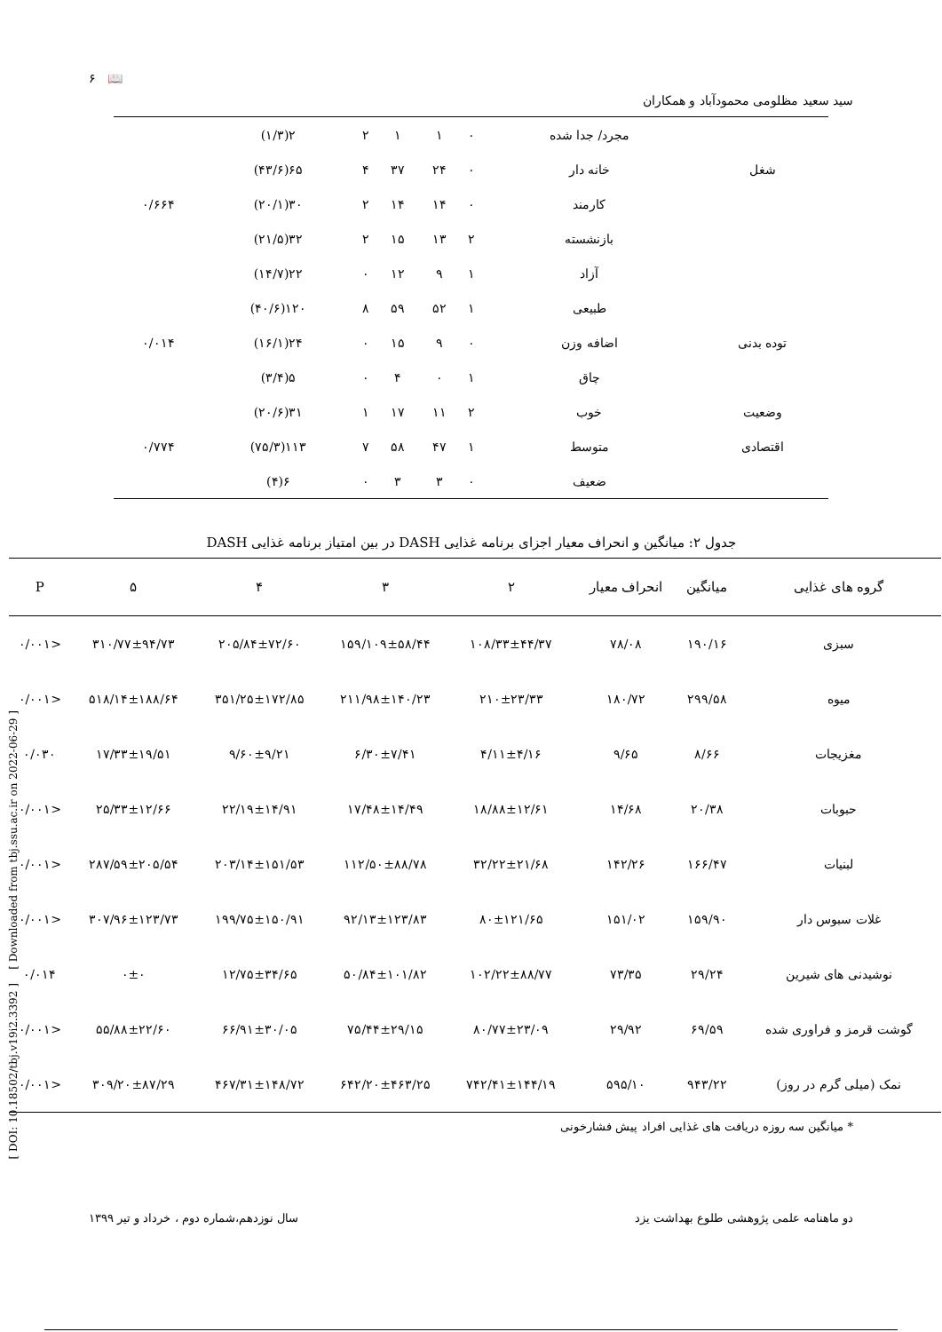[ DOI: 10.18502/tbj.v19i2.3392 ] [ Downloaded from tbj.ssu.ac.ir on 2022-06-29 ]
سید سعید مظلومی محمودآباد و همکاران 📖 ۶
| | مجرد/ جدا شده | ۰ | ۱ | ۱ | ۲ | ۲(۱/۳) | |
| شغل | خانه دار | ۰ | ۲۴ | ۳۷ | ۴ | ۶۵(۴۳/۶) | |
| | کارمند | ۰ | ۱۴ | ۱۴ | ۲ | ۳۰(۲۰/۱) | ۰/۶۶۴ |
| | بازنشسته | ۲ | ۱۳ | ۱۵ | ۲ | ۳۲(۲۱/۵) | |
| | آزاد | ۱ | ۹ | ۱۲ | ۰ | ۲۲(۱۴/۷) | |
| | طبیعی | ۱ | ۵۲ | ۵۹ | ۸ | ۱۲۰(۴۰/۶) | |
| توده بدنی | اضافه وزن | ۰ | ۹ | ۱۵ | ۰ | ۲۴(۱۶/۱) | ۰/۰۱۴ |
| | چاق | ۱ | ۰ | ۴ | ۰ | ۵(۳/۴) | |
| وضعیت | خوب | ۲ | ۱۱ | ۱۷ | ۱ | ۳۱(۲۰/۶) | |
| اقتصادی | متوسط | ۱ | ۴۷ | ۵۸ | ۷ | ۱۱۳(۷۵/۳) | ۰/۷۷۴ |
| | ضعیف | ۰ | ۳ | ۳ | ۰ | ۶(۴) | |
جدول ۲: میانگین و انحراف معیار اجزای برنامه غذایی DASH در بین امتیاز برنامه غذایی DASH
| گروه های غذایی | میانگین | انحراف معیار | ۲ | ۳ | ۴ | ۵ | P |
| --- | --- | --- | --- | --- | --- | --- | --- |
| سبزی | ۱۹۰/۱۶ | ۷۸/۰۸ | ۱۰۸/۳۳±۴۴/۳۷ | ۱۵۹/۱۰۹±۵۸/۴۴ | ۲۰۵/۸۴±۷۲/۶۰ | ۳۱۰/۷۷±۹۴/۷۳ | <۰/۰۰۱ |
| میوه | ۲۹۹/۵۸ | ۱۸۰/۷۲ | ۲۱۰±۲۳/۳۳ | ۲۱۱/۹۸±۱۴۰/۲۳ | ۳۵۱/۲۵±۱۷۲/۸۵ | ۵۱۸/۱۴±۱۸۸/۶۴ | <۰/۰۰۱ |
| مغزیجات | ۸/۶۶ | ۹/۶۵ | ۴/۱۱±۴/۱۶ | ۶/۳۰±۷/۴۱ | ۹/۶۰±۹/۲۱ | ۱۷/۳۳±۱۹/۵۱ | ۰/۰۳۰ |
| حبوبات | ۲۰/۳۸ | ۱۴/۶۸ | ۱۸/۸۸±۱۲/۶۱ | ۱۷/۴۸±۱۴/۴۹ | ۲۲/۱۹±۱۴/۹۱ | ۲۵/۳۳±۱۲/۶۶ | <۰/۰۰۱ |
| لبنیات | ۱۶۶/۴۷ | ۱۴۲/۲۶ | ۳۲/۲۲±۲۱/۶۸ | ۱۱۲/۵۰±۸۸/۷۸ | ۲۰۳/۱۴±۱۵۱/۵۳ | ۲۸۷/۵۹±۲۰۵/۵۴ | <۰/۰۰۱ |
| غلات سبوس دار | ۱۵۹/۹۰ | ۱۵۱/۰۲ | ۸۰±۱۲۱/۶۵ | ۹۲/۱۳±۱۲۳/۸۳ | ۱۹۹/۷۵±۱۵۰/۹۱ | ۳۰۷/۹۶±۱۲۳/۷۳ | <۰/۰۰۱ |
| نوشیدنی های شیرین | ۲۹/۲۴ | ۷۳/۳۵ | ۱۰۲/۲۲±۸۸/۷۷ | ۵۰/۸۴±۱۰۱/۸۲ | ۱۲/۷۵±۳۴/۶۵ | ۰±۰ | ۰/۰۱۴ |
| گوشت قرمز و فراوری شده | ۶۹/۵۹ | ۲۹/۹۲ | ۸۰/۷۷±۲۳/۰۹ | ۷۵/۴۴±۲۹/۱۵ | ۶۶/۹۱±۳۰/۰۵ | ۵۵/۸۸±۲۲/۶۰ | <۰/۰۰۱ |
| نمک (میلی گرم در روز) | ۹۴۳/۲۲ | ۵۹۵/۱۰ | ۷۴۲/۴۱±۱۴۴/۱۹ | ۶۴۲/۲۰±۴۶۳/۲۵ | ۴۶۷/۳۱±۱۴۸/۷۲ | ۳۰۹/۲۰±۸۷/۲۹ | <۰/۰۰۱ |
* میانگین سه روزه دریافت های غذایی افراد پیش فشارخونی
دو ماهنامه علمی پژوهشی طلوع بهداشت یزد سال نوزدهم،شماره دوم ، خرداد و تیر ۱۳۹۹